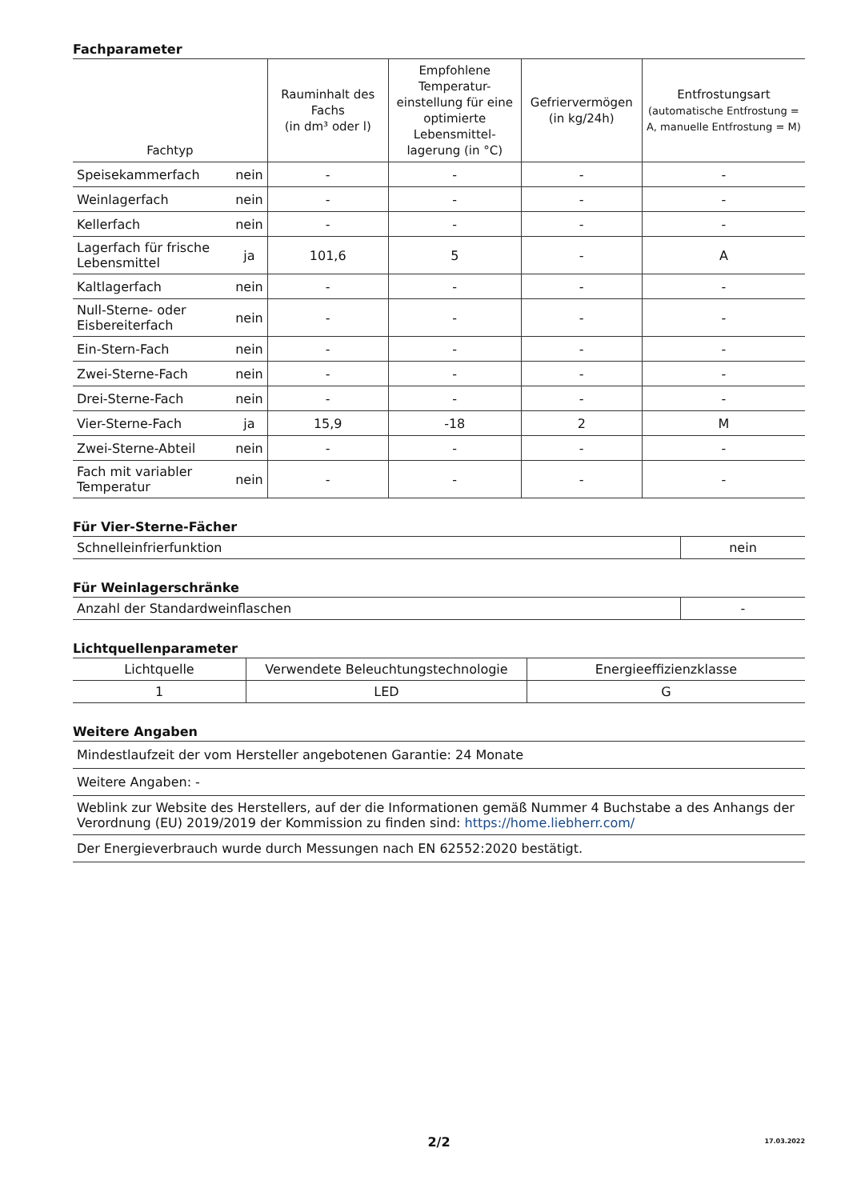Fachparameter
| Fachtyp | | Raum­inhalt des Fachs (in dm³ oder l) | Empfohlene Temperatur-einstellung für eine optimierte Lebensmittel-lagerung (in °C) | Gefriervermögen (in kg/24h) | Entfrostungsart (automatische Entfrostung = A, manuelle Entfrostung = M) |
| --- | --- | --- | --- | --- | --- |
| Speisekammerfach | nein | - | - | - | - |
| Weinlagerfach | nein | - | - | - | - |
| Kellerfach | nein | - | - | - | - |
| Lagerfach für frische Lebensmittel | ja | 101,6 | 5 | - | A |
| Kaltlagerfach | nein | - | - | - | - |
| Null-Sterne- oder Eisbereiterfach | nein | - | - | - | - |
| Ein-Stern-Fach | nein | - | - | - | - |
| Zwei-Sterne-Fach | nein | - | - | - | - |
| Drei-Sterne-Fach | nein | - | - | - | - |
| Vier-Sterne-Fach | ja | 15,9 | -18 | 2 | M |
| Zwei-Sterne-Abteil | nein | - | - | - | - |
| Fach mit variabler Temperatur | nein | - | - | - | - |
Für Vier-Sterne-Fächer
| Schnelleinfrierfunktion | nein |
Für Weinlagerschränke
| Anzahl der Standardweinflaschen | - |
Lichtquellenparameter
| Lichtquelle | Verwendete Beleuchtungstechnologie | Energieeffizienzklasse |
| 1 | LED | G |
Weitere Angaben
| Mindestlaufzeit der vom Hersteller angebotenen Garantie: 24 Monate |
| Weitere Angaben: - |
| Weblink zur Website des Herstellers, auf der die Informationen gemäß Nummer 4 Buchstabe a des Anhangs der Verordnung (EU) 2019/2019 der Kommission zu finden sind: https://home.liebherr.com/ |
| Der Energieverbrauch wurde durch Messungen nach EN 62552:2020 bestätigt. |
2/2 17.03.2022